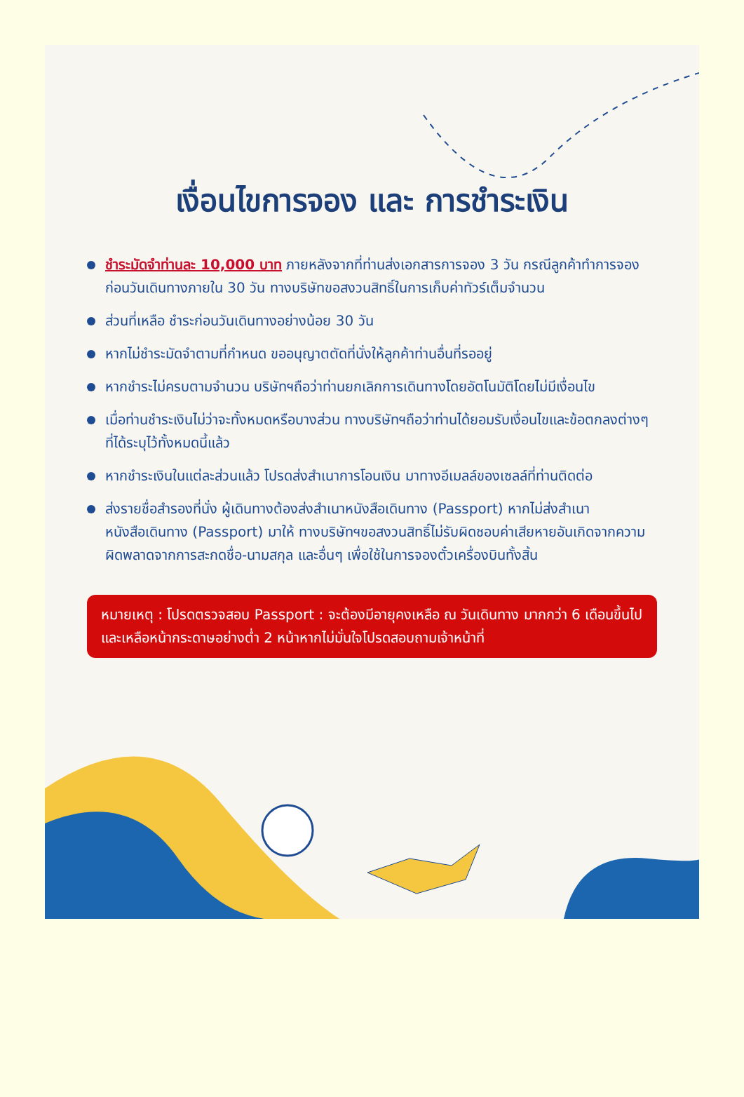เงื่อนไขการจอง และ การชำระเงิน
ชำระมัดจำท่านละ 10,000 บาท ภายหลังจากที่ท่านส่งเอกสารการจอง 3 วัน กรณีลูกค้าทำการจองก่อนวันเดินทางภายใน 30 วัน ทางบริษัทขอสงวนสิทธิ์ในการเก็บค่าทัวร์เต็มจำนวน
ส่วนที่เหลือ ชำระก่อนวันเดินทางอย่างน้อย 30 วัน
หากไม่ชำระมัดจำตามที่กำหนด ขออนุญาตตัดที่นั่งให้ลูกค้าท่านอื่นที่รออยู่
หากชำระไม่ครบตามจำนวน บริษัทฯถือว่าท่านยกเลิกการเดินทางโดยอัตโนมัติโดยไม่มีเงื่อนไข
เมื่อท่านชำระเงินไม่ว่าจะทั้งหมดหรือบางส่วน ทางบริษัทฯถือว่าท่านได้ยอมรับเงื่อนไขและข้อตกลงต่างๆที่ได้ระบุไว้ทั้งหมดนี้แล้ว
หากชำระเงินในแต่ละส่วนแล้ว โปรดส่งสำเนาการโอนเงิน มาทางอีเมลล์ของเซลล์ที่ท่านติดต่อ
ส่งรายชื่อสำรองที่นั่ง ผู้เดินทางต้องส่งสำเนาหนังสือเดินทาง (Passport) หากไม่ส่งสำเนาหนังสือเดินทาง (Passport) มาให้ ทางบริษัทฯขอสงวนสิทธิ์ไม่รับผิดชอบค่าเสียหายอันเกิดจากความผิดพลาดจากการสะกดชื่อ-นามสกุล และอื่นๆ เพื่อใช้ในการจองตั๋วเครื่องบินทั้งสิ้น
หมายเหตุ : โปรดตรวจสอบ Passport : จะต้องมีอายุคงเหลือ ณ วันเดินทาง มากกว่า 6 เดือนขึ้นไป และเหลือหน้ากระดาษอย่างต่ำ 2 หน้าหากไม่มั่นใจโปรดสอบถามเจ้าหน้าที่